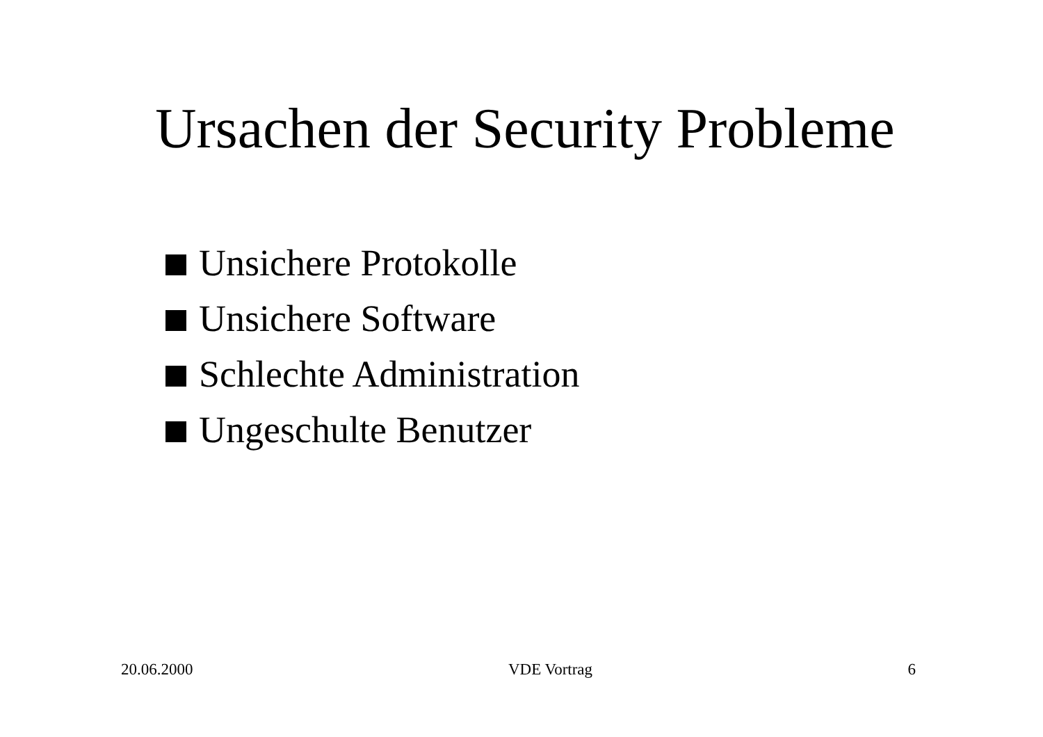Ursachen der Security Probleme
Unsichere Protokolle
Unsichere Software
Schlechte Administration
Ungeschulte Benutzer
20.06.2000 VDE Vortrag 6